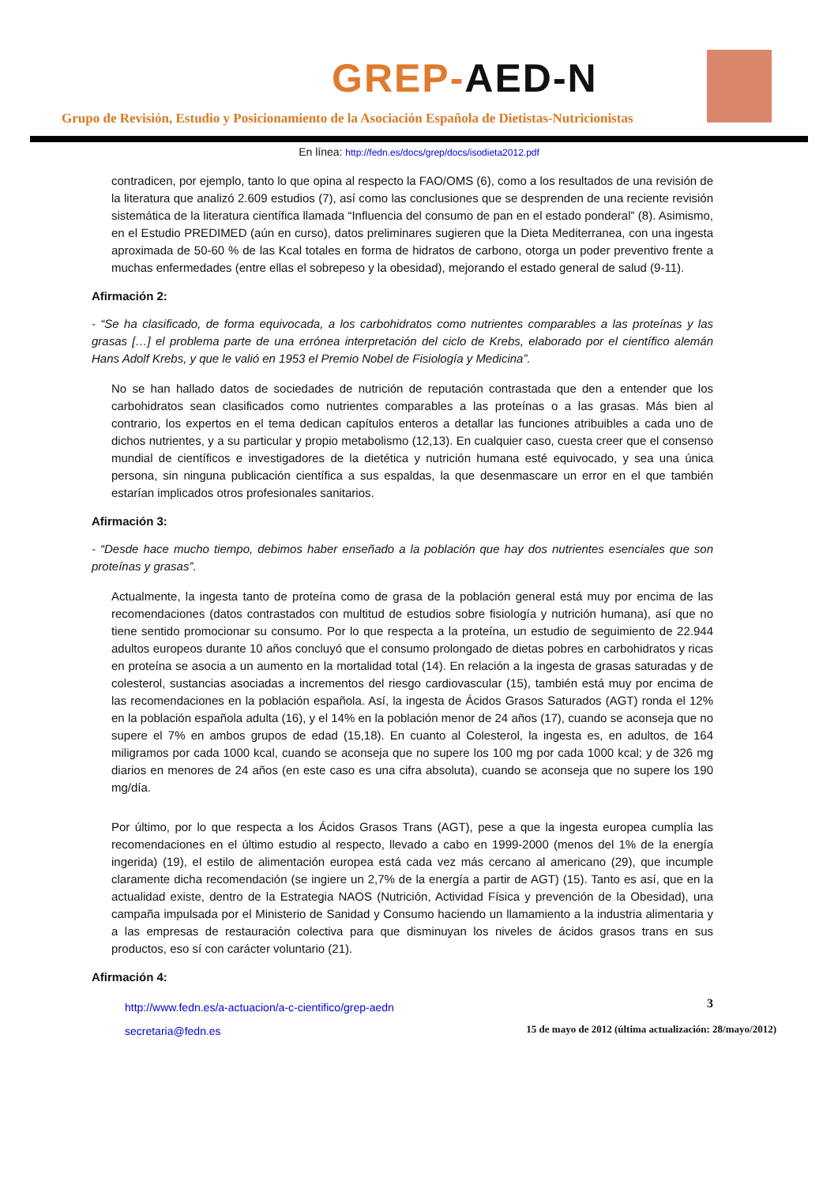GREP-AED-N
Grupo de Revisión, Estudio y Posicionamiento de la Asociación Española de Dietistas-Nutricionistas
En línea: http://fedn.es/docs/grep/docs/isodieta2012.pdf
contradicen, por ejemplo, tanto lo que opina al respecto la FAO/OMS (6), como a los resultados de una revisión de la literatura que analizó 2.609 estudios (7), así como las conclusiones que se desprenden de una reciente revisión sistemática de la literatura científica llamada “Influencia del consumo de pan en el estado ponderal” (8). Asimismo, en el Estudio PREDIMED (aún en curso), datos preliminares sugieren que la Dieta Mediterranea, con una ingesta aproximada de 50-60 % de las Kcal totales en forma de hidratos de carbono, otorga un poder preventivo frente a muchas enfermedades (entre ellas el sobrepeso y la obesidad), mejorando el estado general de salud (9-11).
Afirmación 2:
- “Se ha clasificado, de forma equivocada, a los carbohidratos como nutrientes comparables a las proteínas y las grasas […] el problema parte de una errónea interpretación del ciclo de Krebs, elaborado por el científico alemán Hans Adolf Krebs, y que le valió en 1953 el Premio Nobel de Fisiología y Medicina”.
No se han hallado datos de sociedades de nutrición de reputación contrastada que den a entender que los carbohidratos sean clasificados como nutrientes comparables a las proteínas o a las grasas. Más bien al contrario, los expertos en el tema dedican capítulos enteros a detallar las funciones atribuibles a cada uno de dichos nutrientes, y a su particular y propio metabolismo (12,13). En cualquier caso, cuesta creer que el consenso mundial de científicos e investigadores de la dietética y nutrición humana esté equivocado, y sea una única persona, sin ninguna publicación científica a sus espaldas, la que desenmascare un error en el que también estarían implicados otros profesionales sanitarios.
Afirmación 3:
- “Desde hace mucho tiempo, debimos haber enseñado a la población que hay dos nutrientes esenciales que son proteínas y grasas”.
Actualmente, la ingesta tanto de proteína como de grasa de la población general está muy por encima de las recomendaciones (datos contrastados con multitud de estudios sobre fisiología y nutrición humana), así que no tiene sentido promocionar su consumo. Por lo que respecta a la proteína, un estudio de seguimiento de 22.944 adultos europeos durante 10 años concluyó que el consumo prolongado de dietas pobres en carbohidratos y ricas en proteína se asocia a un aumento en la mortalidad total (14). En relación a la ingesta de grasas saturadas y de colesterol, sustancias asociadas a incrementos del riesgo cardiovascular (15), también está muy por encima de las recomendaciones en la población española. Así, la ingesta de Ácidos Grasos Saturados (AGT) ronda el 12% en la población española adulta (16), y el 14% en la población menor de 24 años (17), cuando se aconseja que no supere el 7% en ambos grupos de edad (15,18). En cuanto al Colesterol, la ingesta es, en adultos, de 164 miligramos por cada 1000 kcal, cuando se aconseja que no supere los 100 mg por cada 1000 kcal; y de 326 mg diarios en menores de 24 años (en este caso es una cifra absoluta), cuando se aconseja que no supere los 190 mg/día.
Por último, por lo que respecta a los Ácidos Grasos Trans (AGT), pese a que la ingesta europea cumplía las recomendaciones en el último estudio al respecto, llevado a cabo en 1999-2000 (menos del 1% de la energía ingerida) (19), el estilo de alimentación europea está cada vez más cercano al americano (29), que incumple claramente dicha recomendación (se ingiere un 2,7% de la energía a partir de AGT) (15). Tanto es así, que en la actualidad existe, dentro de la Estrategia NAOS (Nutrición, Actividad Física y prevención de la Obesidad), una campaña impulsada por el Ministerio de Sanidad y Consumo haciendo un llamamiento a la industria alimentaria y a las empresas de restauración colectiva para que disminuyan los niveles de ácidos grasos trans en sus productos, eso sí con carácter voluntario (21).
Afirmación 4:
http://www.fedn.es/a-actuacion/a-c-cientifico/grep-aedn
secretaria@fedn.es
3
15 de mayo de 2012 (última actualización: 28/mayo/2012)